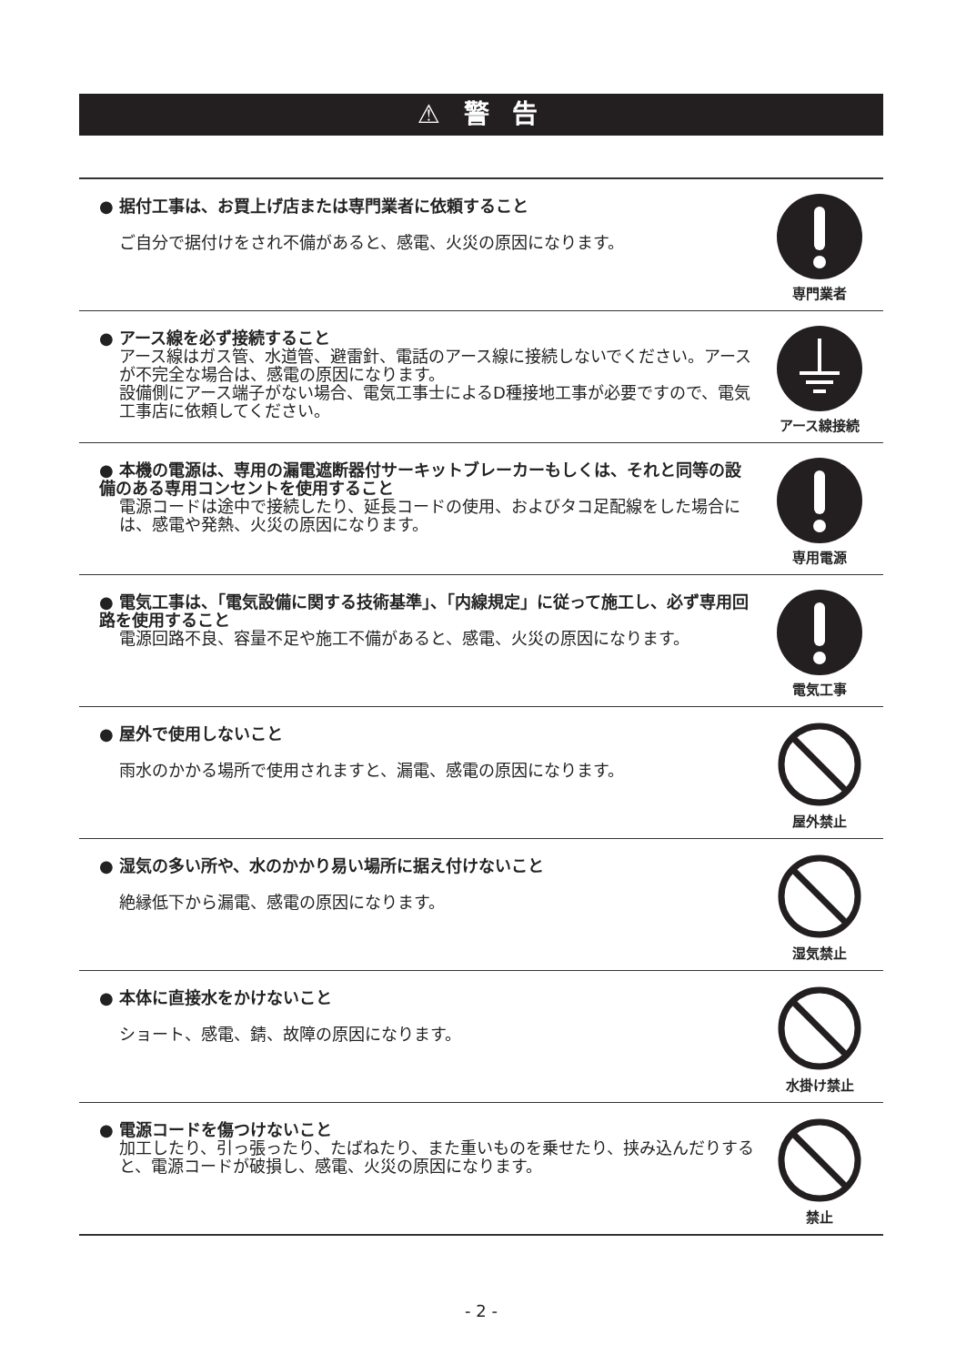⚠ 警 告
● 据付工事は、お買上げ店または専門業者に依頼すること
ご自分で据付けをされ不備があると、感電、火災の原因になります。
専門業者
● アース線を必ず接続すること
アース線はガス管、水道管、避雷針、電話のアース線に接続しないでください。アースが不完全な場合は、感電の原因になります。
設備側にアース端子がない場合、電気工事士によるD種接地工事が必要ですので、電気工事店に依頼してください。
アース線接続
● 本機の電源は、専用の漏電遮断器付サーキットブレーカーもしくは、それと同等の設備のある専用コンセントを使用すること
電源コードは途中で接続したり、延長コードの使用、およびタコ足配線をした場合には、感電や発熱、火災の原因になります。
専用電源
● 電気工事は、「電気設備に関する技術基準」、「内線規定」に従って施工し、必ず専用回路を使用すること
電源回路不良、容量不足や施工不備があると、感電、火災の原因になります。
電気工事
● 屋外で使用しないこと
雨水のかかる場所で使用されますと、漏電、感電の原因になります。
屋外禁止
● 湿気の多い所や、水のかかり易い場所に据え付けないこと
絶縁低下から漏電、感電の原因になります。
湿気禁止
● 本体に直接水をかけないこと
ショート、感電、錆、故障の原因になります。
水掛け禁止
● 電源コードを傷つけないこと
加工したり、引っ張ったり、たばねたり、また重いものを乗せたり、挟み込んだりすると、電源コードが破損し、感電、火災の原因になります。
禁止
- 2 -